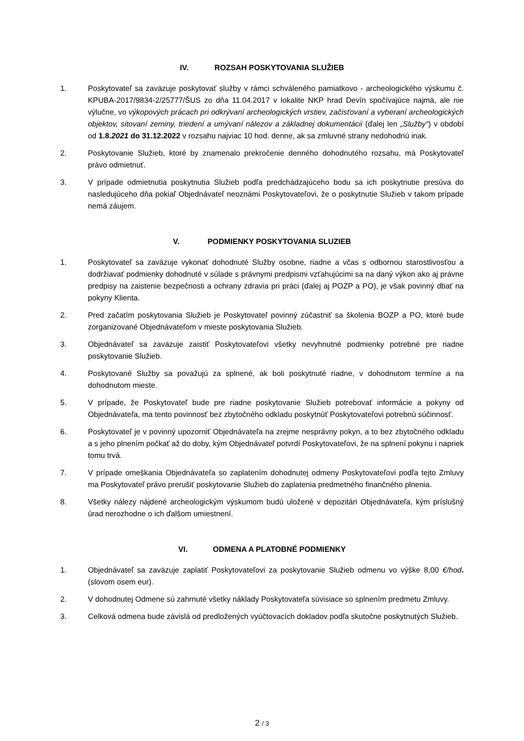IV. ROZSAH POSKYTOVANIA SLUŽIEB
1. Poskytovateľ sa zaväzuje poskytovať služby v rámci schváleného pamiatkovo - archeologického výskumu č. KPUBA-2017/9834-2/25777/ŠUS zo dňa 11.04.2017 v lokalite NKP hrad Devín spočívajúce najmä, ale nie výlučne, vo výkopových prácach pri odkrývaní archeologických vrstiev, začisťovaní a vyberaní archeologických objektov, sitovaní zeminy, triedení a umývaní nálezov a základnej dokumentácii (ďalej len „Služby“) v období od 1.8.2021 do 31.12.2022 v rozsahu najviac 10 hod. denne, ak sa zmluvné strany nedohodnú inak.
2. Poskytovanie Služieb, ktoré by znamenalo prekročenie denného dohodnutého rozsahu, má Poskytovateľ právo odmietnuť.
3. V prípade odmietnutia poskytnutia Služieb podľa predchádzajúceho bodu sa ich poskytnutie presúva do nasledujúceho dňa pokiaľ Objednávateľ neoznámi Poskytovateľovi, že o poskytnutie Služieb v takom prípade nemá záujem.
V. PODMIENKY POSKYTOVANIA SLUZIEB
1. Poskytovateľ sa zaväzuje vykonať dohodnuté Služby osobne, riadne a včas s odbornou starostlivosťou a dodržiavať podmienky dohodnuté v súlade s právnymi predpismi vzťahujúcimi sa na daný výkon ako aj právne predpisy na zaistenie bezpečnosti a ochrany zdravia pri práci (ďalej aj POZP a PO), je však povinný dbať na pokyny Klienta.
2. Pred začatím poskytovania Služieb je Poskytovateľ povinný zúčastniť sa školenia BOZP a PO, ktoré bude zorganizované Objednávateľom v mieste poskytovania Služieb.
3. Objednávateľ sa zaväzuje zaistiť Poskytovateľovi všetky nevyhnutné podmienky potrebné pre riadne poskytovanie Služieb.
4. Poskytované Služby sa považujú za splnené, ak boli poskytnuté riadne, v dohodnutom termíne a na dohodnutom mieste.
5. V prípade, že Poskytovateľ bude pre riadne poskytovanie Služieb potrebovať informácie a pokyny od Objednávateľa, ma tento povinnosť bez zbytočného odkladu poskytnúť Poskytovateľovi potrebnú súčinnosť.
6. Poskytovateľ je v povinný upozorniť Objednávateľa na zrejme nesprávny pokyn, a to bez zbytočného odkladu a s jeho plnením počkať až do doby, kým Objednávateľ potvrdí Poskytovateľovi, že na splnení pokynu i napriek tomu trvá.
7. V prípade omeškania Objednávateľa so zaplatením dohodnutej odmeny Poskytovateľovi podľa tejto Zmluvy ma Poskytovateľ právo prerušiť poskytovanie Služieb do zaplatenia predmetného finančného plnenia.
8. Všetky nálezy nájdené archeologickým výskumom budú uložené v depozitári Objednávateľa, kým príslušný úrad nerozhodne o ich ďalšom umiestnení.
VI. ODMENA A PLATOBNÉ PODMIENKY
1. Objednávateľ sa zaväzuje zaplatiť Poskytovateľovi za poskytovanie Služieb odmenu vo výške 8,00 €/hod. (slovom osem eur).
2. V dohodnutej Odmene sú zahrnuté všetky náklady Poskytovateľa súvisiace so splnením predmetu Zmluvy.
3. Celková odmena bude závislá od predložených vyúčtovacích dokladov podľa skutočne poskytnutých Služieb.
2 / 3